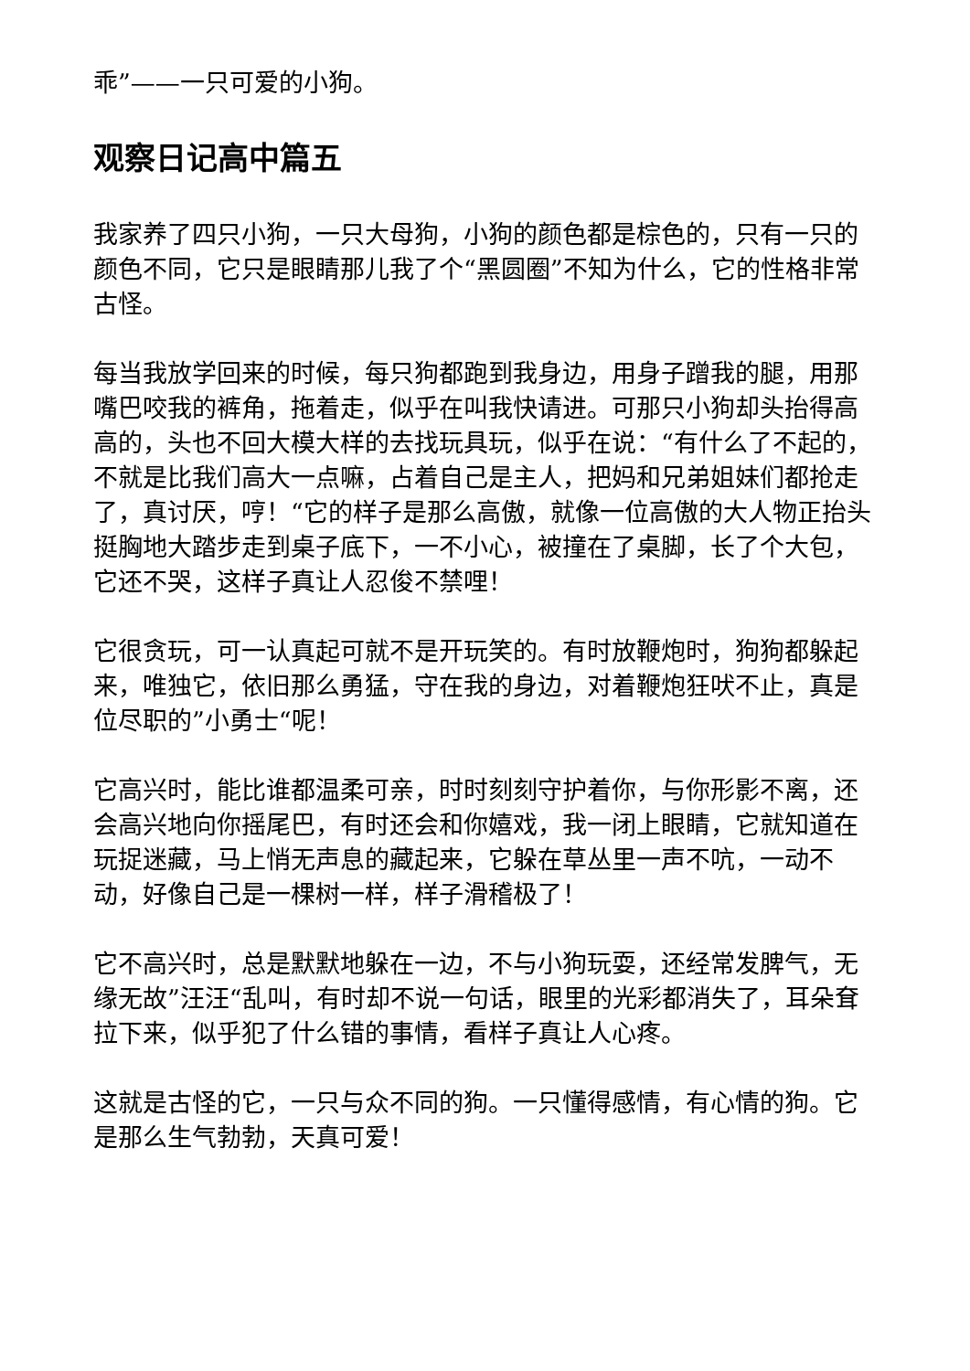乖”——一只可爱的小狗。
观察日记高中篇五
我家养了四只小狗，一只大母狗，小狗的颜色都是棕色的，只有一只的颜色不同，它只是眼睛那儿我了个“黑圆圈”不知为什么，它的性格非常古怪。
每当我放学回来的时候，每只狗都跑到我身边，用身子蹭我的腿，用那嘴巴咬我的裤角，拖着走，似乎在叫我快请进。可那只小狗却头抬得高高的，头也不回大模大样的去找玩具玩，似乎在说：“有什么了不起的，不就是比我们高大一点嘛，占着自己是主人，把妈和兄弟姐妹们都抢走了，真讨厌，哼！“它的样子是那么高傲，就像一位高傲的大人物正抬头挺胸地大踏步走到桌子底下，一不小心，被撞在了桌脚，长了个大包，它还不哭，这样子真让人忍俊不禁哩！
它很贪玩，可一认真起可就不是开玩笑的。有时放鞭炮时，狗狗都躲起来，唯独它，依旧那么勇猛，守在我的身边，对着鞭炮狂吠不止，真是位尽职的”小勇士“呢！
它高兴时，能比谁都温柔可亲，时时刻刻守护着你，与你形影不离，还会高兴地向你摇尾巴，有时还会和你嬉戏，我一闭上眼睛，它就知道在玩捉迷藏，马上悄无声息的藏起来，它躲在草丛里一声不吭，一动不动，好像自己是一棵树一样，样子滑稽极了！
它不高兴时，总是默默地躲在一边，不与小狗玩耍，还经常发脾气，无缘无故”汪汪“乱叫，有时却不说一句话，眼里的光彩都消失了，耳朵耷拉下来，似乎犯了什么错的事情，看样子真让人心疼。
这就是古怪的它，一只与众不同的狗。一只懂得感情，有心情的狗。它是那么生气勃勃，天真可爱！